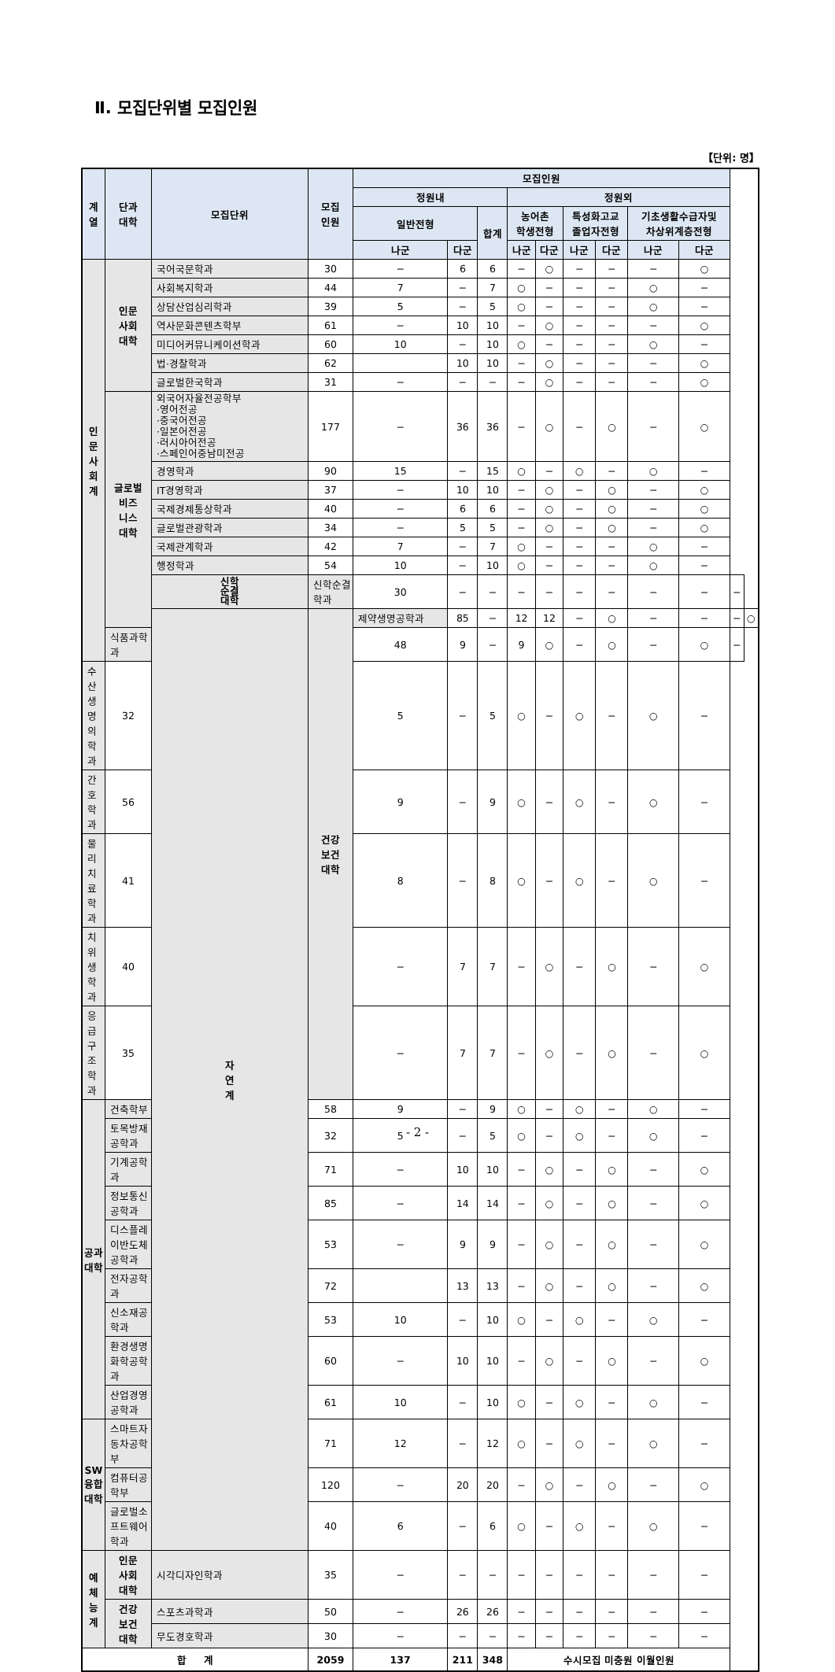Ⅱ. 모집단위별 모집인원
【단위: 명】
| 계 열 | 단과 대학 | 모집단위 | 모집 인원 | 모집인원 | | | | | | | | | | |
| --- | --- | --- | --- | --- | --- | --- | --- | --- | --- | --- | --- | --- | --- | --- |
| | | | | 정원내 | | | 정원외 | | | | | | | |
| | | | | 일반전형 | | 합계 | 농어촌 학생전형 | | 특성화고교 졸업자전형 | | 기초생활수급자및 차상위계층전형 | | | |
| | | | | 나군 | 다군 | | 나군 | 다군 | 나군 | 다군 | 나군 | 다군 | | |
| 인 문 사 회 계 | 인문 사회 대학 | 국어국문학과 | 30 | − | 6 | 6 | − | ○ | − | − | − | ○ | | |
| | | 사회복지학과 | 44 | 7 | − | 7 | ○ | − | − | − | ○ | − | | |
| | | 상담산업심리학과 | 39 | 5 | − | 5 | ○ | − | − | − | ○ | − | | |
| | | 역사문화콘텐츠학부 | 61 | − | 10 | 10 | − | ○ | − | − | − | ○ | | |
| | | 미디어커뮤니케이션학과 | 60 | 10 | − | 10 | ○ | − | − | − | ○ | − | | |
| | | 법·경찰학과 | 62 | | 10 | 10 | − | ○ | − | − | − | ○ | | |
| | | 글로벌한국학과 | 31 | − | − | − | − | ○ | − | − | − | ○ | | |
| | 글로벌 비즈 니스 대학 | 외국어자율전공학부 ·영어전공 ·중국어전공 ·일본어전공 ·러시아어전공 ·스페인어중남미전공 | 177 | − | 36 | 36 | − | ○ | − | ○ | − | ○ | | |
| | | 경영학과 | 90 | 15 | − | 15 | ○ | − | ○ | − | ○ | − | | |
| | | IT경영학과 | 37 | − | 10 | 10 | − | ○ | − | ○ | − | ○ | | |
| | | 국제경제통상학과 | 40 | − | 6 | 6 | − | ○ | − | ○ | − | ○ | | |
| | | 글로벌관광학과 | 34 | − | 5 | 5 | − | ○ | − | ○ | − | ○ | | |
| | | 국제관계학과 | 42 | 7 | − | 7 | ○ | − | − | − | ○ | − | | |
| | | 행정학과 | 54 | 10 | − | 10 | ○ | − | − | − | ○ | − | | |
| | | 신학 순결 대학 | 신학순결학과 | 30 | − | − | − | − | − | − | − | − | − | |
| | | 자 연 계 | 건강 보건 대학 | 제약생명공학과 | 85 | − | 12 | 12 | − | ○ | − | − | − | ○ |
| | 식품과학과 | | | 48 | 9 | − | 9 | ○ | − | ○ | − | ○ | − | |
| 수산생명의학과 | 32 | | | 5 | − | 5 | ○ | − | ○ | − | ○ | − | | |
| 간호학과 | 56 | | | 9 | − | 9 | ○ | − | ○ | − | ○ | − | | |
| 물리치료학과 | 41 | | | 8 | − | 8 | ○ | − | ○ | − | ○ | − | | |
| 치위생학과 | 40 | | | − | 7 | 7 | − | ○ | − | ○ | − | ○ | | |
| 응급구조학과 | 35 | | | − | 7 | 7 | − | ○ | − | ○ | − | ○ | | |
| 공과 대학 | 건축학부 | | 58 | 9 | − | 9 | ○ | − | ○ | − | ○ | − | | |
| | 토목방재공학과 | | 32 | 5 | − | 5 | ○ | − | ○ | − | ○ | − | | |
| | 기계공학과 | | 71 | − | 10 | 10 | − | ○ | − | ○ | − | ○ | | |
| | 정보통신공학과 | | 85 | − | 14 | 14 | − | ○ | − | ○ | − | ○ | | |
| | 디스플레이반도체공학과 | | 53 | − | 9 | 9 | − | ○ | − | ○ | − | ○ | | |
| | 전자공학과 | | 72 | | 13 | 13 | − | ○ | − | ○ | − | ○ | | |
| | 신소재공학과 | | 53 | 10 | − | 10 | ○ | − | ○ | − | ○ | − | | |
| | 환경생명화학공학과 | | 60 | − | 10 | 10 | − | ○ | − | ○ | − | ○ | | |
| | 산업경영공학과 | | 61 | 10 | − | 10 | ○ | − | ○ | − | ○ | − | | |
| SW 융합 대학 | 스마트자동차공학부 | | 71 | 12 | − | 12 | ○ | − | ○ | − | ○ | − | | |
| | 컴퓨터공학부 | | 120 | − | 20 | 20 | − | ○ | − | ○ | − | ○ | | |
| | 글로벌소프트웨어학과 | | 40 | 6 | − | 6 | ○ | − | ○ | − | ○ | − | | |
| 예 체 능 계 | 인문 사회 대학 | 시각디자인학과 | 35 | − | − | − | − | − | − | − | − | − | | |
| | 건강 보건 대학 | 스포츠과학과 | 50 | − | 26 | 26 | − | − | − | − | − | − | | |
| | | 무도경호학과 | 30 | − | − | − | − | − | − | − | − | − | | |
| 합 계 | | | 2059 | 137 | 211 | 348 | 수시모집 미충원 이월인원 | | | | | | | |
- 2 -